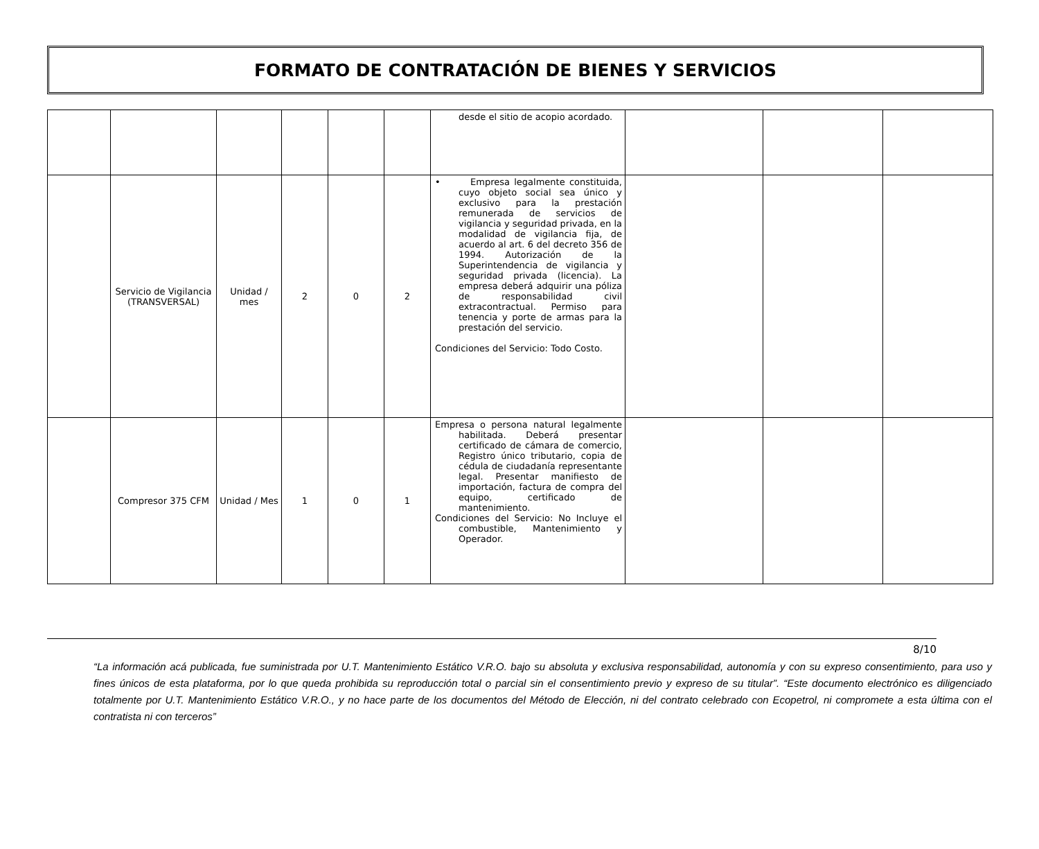FORMATO DE CONTRATACIÓN DE BIENES Y SERVICIOS
| | | | | | | desde el sitio de acopio acordado. | | | |
| | Servicio de Vigilancia (TRANSVERSAL) | Unidad / mes | 2 | 0 | 2 | • Empresa legalmente constituida, cuyo objeto social sea único y exclusivo para la prestación remunerada de servicios de vigilancia y seguridad privada, en la modalidad de vigilancia fija, de acuerdo al art. 6 del decreto 356 de 1994. Autorización de la Superintendencia de vigilancia y seguridad privada (licencia). La empresa deberá adquirir una póliza de responsabilidad civil extracontractual. Permiso para tenencia y porte de armas para la prestación del servicio. Condiciones del Servicio: Todo Costo. | | | |
| | Compresor 375 CFM | Unidad / Mes | 1 | 0 | 1 | Empresa o persona natural legalmente habilitada. Deberá presentar certificado de cámara de comercio, Registro único tributario, copia de cédula de ciudadanía representante legal. Presentar manifiesto de importación, factura de compra del equipo, certificado de mantenimiento. Condiciones del Servicio: No Incluye el combustible, Mantenimiento y Operador. | | | |
8/10
“La información acá publicada, fue suministrada por U.T. Mantenimiento Estático V.R.O. bajo su absoluta y exclusiva responsabilidad, autonomía y con su expreso consentimiento, para uso y fines únicos de esta plataforma, por lo que queda prohibida su reproducción total o parcial sin el consentimiento previo y expreso de su titular”. “Este documento electrónico es diligenciado totalmente por U.T. Mantenimiento Estático V.R.O., y no hace parte de los documentos del Método de Elección, ni del contrato celebrado con Ecopetrol, ni compromete a esta última con el contratista ni con terceros”